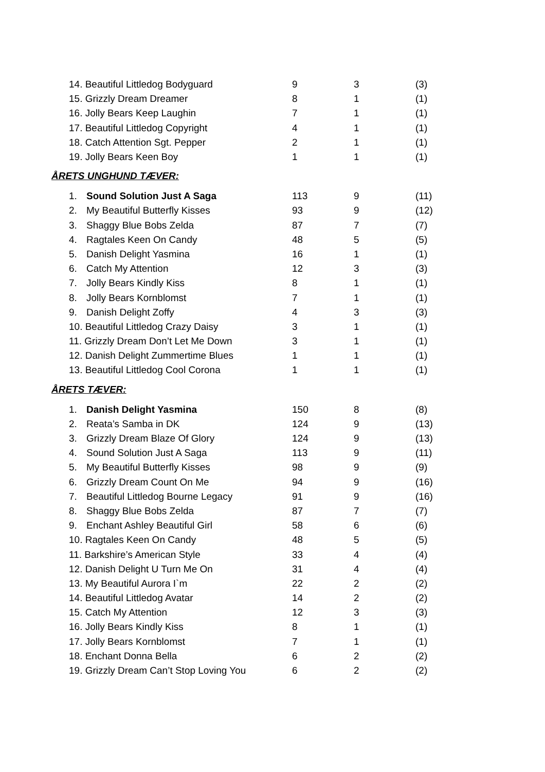| 14. Beautiful Littledog Bodyguard | 9 | 3 | (3) |
| 15. Grizzly Dream Dreamer | 8 | 1 | (1) |
| 16. Jolly Bears Keep Laughin | 7 | 1 | (1) |
| 17. Beautiful Littledog Copyright | 4 | 1 | (1) |
| 18. Catch Attention Sgt. Pepper | 2 | 1 | (1) |
| 19. Jolly Bears Keen Boy | 1 | 1 | (1) |
ÅRETS UNGHUND TÆVER:
| 1. | Sound Solution Just A Saga | 113 | 9 | (11) |
| 2. | My Beautiful Butterfly Kisses | 93 | 9 | (12) |
| 3. | Shaggy Blue Bobs Zelda | 87 | 7 | (7) |
| 4. | Ragtales Keen On Candy | 48 | 5 | (5) |
| 5. | Danish Delight Yasmina | 16 | 1 | (1) |
| 6. | Catch My Attention | 12 | 3 | (3) |
| 7. | Jolly Bears Kindly Kiss | 8 | 1 | (1) |
| 8. | Jolly Bears Kornblomst | 7 | 1 | (1) |
| 9. | Danish Delight Zoffy | 4 | 3 | (3) |
| 10. Beautiful Littledog Crazy Daisy | | 3 | 1 | (1) |
| 11. Grizzly Dream Don’t Let Me Down | | 3 | 1 | (1) |
| 12. Danish Delight Zummertime Blues | | 1 | 1 | (1) |
| 13. Beautiful Littledog Cool Corona | | 1 | 1 | (1) |
ÅRETS TÆVER:
| 1. | Danish Delight Yasmina | 150 | 8 | (8) |
| 2. | Reata’s Samba in DK | 124 | 9 | (13) |
| 3. | Grizzly Dream Blaze Of Glory | 124 | 9 | (13) |
| 4. | Sound Solution Just A Saga | 113 | 9 | (11) |
| 5. | My Beautiful Butterfly Kisses | 98 | 9 | (9) |
| 6. | Grizzly Dream Count On Me | 94 | 9 | (16) |
| 7. | Beautiful Littledog Bourne Legacy | 91 | 9 | (16) |
| 8. | Shaggy Blue Bobs Zelda | 87 | 7 | (7) |
| 9. | Enchant Ashley Beautiful Girl | 58 | 6 | (6) |
| 10. Ragtales Keen On Candy | | 48 | 5 | (5) |
| 11. Barkshire’s American Style | | 33 | 4 | (4) |
| 12. Danish Delight U Turn Me On | | 31 | 4 | (4) |
| 13. My Beautiful Aurora I`m | | 22 | 2 | (2) |
| 14. Beautiful Littledog Avatar | | 14 | 2 | (2) |
| 15. Catch My Attention | | 12 | 3 | (3) |
| 16. Jolly Bears Kindly Kiss | | 8 | 1 | (1) |
| 17. Jolly Bears Kornblomst | | 7 | 1 | (1) |
| 18. Enchant Donna Bella | | 6 | 2 | (2) |
| 19. Grizzly Dream Can’t Stop Loving You | | 6 | 2 | (2) |